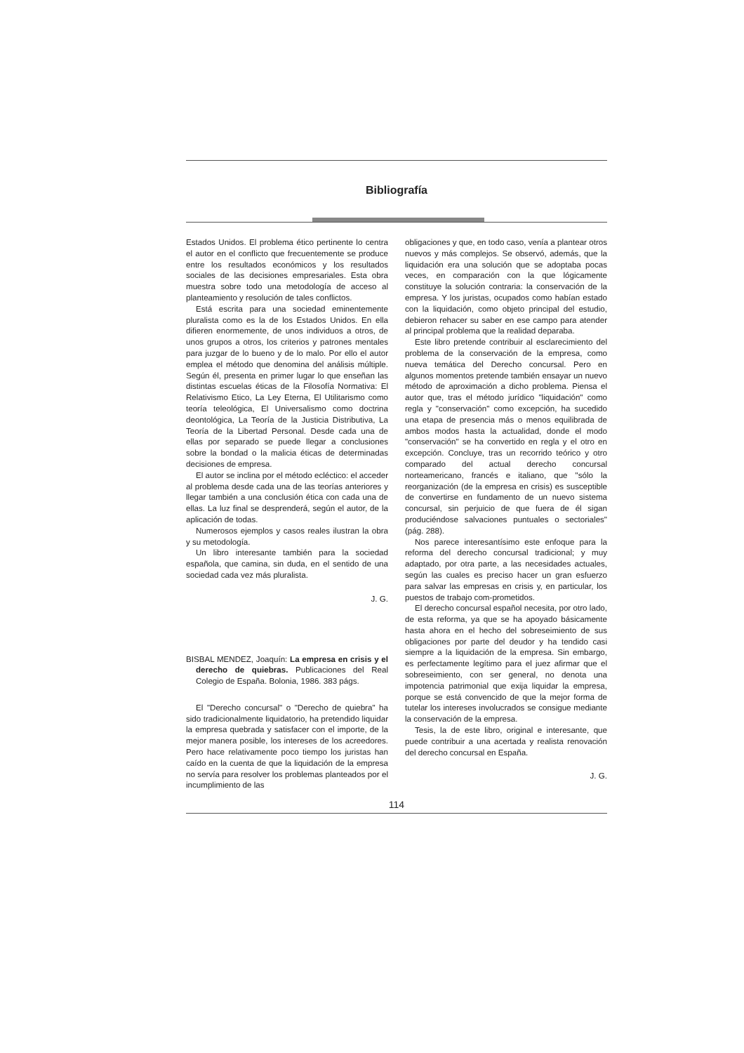Bibliografía
Estados Unidos. El problema ético pertinente lo centra el autor en el conflicto que frecuentemente se produce entre los resultados económicos y los resultados sociales de las decisiones empresariales. Esta obra muestra sobre todo una metodología de acceso al planteamiento y resolución de tales conflictos.
Está escrita para una sociedad eminentemente pluralista como es la de los Estados Unidos. En ella difieren enormemente, de unos individuos a otros, de unos grupos a otros, los criterios y patrones mentales para juzgar de lo bueno y de lo malo. Por ello el autor emplea el método que denomina del análisis múltiple. Según él, presenta en primer lugar lo que enseñan las distintas escuelas éticas de la Filosofía Normativa: El Relativismo Etico, La Ley Eterna, El Utilitarismo como teoría teleológica, El Universalismo como doctrina deontológica, La Teoría de la Justicia Distributiva, La Teoría de la Libertad Personal. Desde cada una de ellas por separado se puede llegar a conclusiones sobre la bondad o la malicia éticas de determinadas decisiones de empresa.
El autor se inclina por el método ecléctico: el acceder al problema desde cada una de las teorías anteriores y llegar también a una conclusión ética con cada una de ellas. La luz final se desprenderá, según el autor, de la aplicación de todas.
Numerosos ejemplos y casos reales ilustran la obra y su metodología.
Un libro interesante también para la sociedad española, que camina, sin duda, en el sentido de una sociedad cada vez más pluralista.
J. G.
BISBAL MENDEZ, Joaquín: La empresa en crisis y el derecho de quiebras. Publicaciones del Real Colegio de España. Bolonia, 1986. 383 págs.
El "Derecho concursal" o "Derecho de quiebra" ha sido tradicionalmente liquidatorio, ha pretendido liquidar la empresa quebrada y satisfacer con el importe, de la mejor manera posible, los intereses de los acreedores. Pero hace relativamente poco tiempo los juristas han caído en la cuenta de que la liquidación de la empresa no servía para resolver los problemas planteados por el incumplimiento de las
obligaciones y que, en todo caso, venía a plantear otros nuevos y más complejos. Se observó, además, que la liquidación era una solución que se adoptaba pocas veces, en comparación con la que lógicamente constituye la solución contraria: la conservación de la empresa. Y los juristas, ocupados como habían estado con la liquidación, como objeto principal del estudio, debieron rehacer su saber en ese campo para atender al principal problema que la realidad deparaba.
Este libro pretende contribuir al esclarecimiento del problema de la conservación de la empresa, como nueva temática del Derecho concursal. Pero en algunos momentos pretende también ensayar un nuevo método de aproximación a dicho problema. Piensa el autor que, tras el método jurídico "liquidación" como regla y "conservación" como excepción, ha sucedido una etapa de presencia más o menos equilibrada de ambos modos hasta la actualidad, donde el modo "conservación" se ha convertido en regla y el otro en excepción. Concluye, tras un recorrido teórico y otro comparado del actual derecho concursal norteamericano, francés e italiano, que "sólo la reorganización (de la empresa en crisis) es susceptible de convertirse en fundamento de un nuevo sistema concursal, sin perjuicio de que fuera de él sigan produciéndose salvaciones puntuales o sectoriales" (pág. 288).
Nos parece interesantísimo este enfoque para la reforma del derecho concursal tradicional; y muy adaptado, por otra parte, a las necesidades actuales, según las cuales es preciso hacer un gran esfuerzo para salvar las empresas en crisis y, en particular, los puestos de trabajo com-prometidos.
El derecho concursal español necesita, por otro lado, de esta reforma, ya que se ha apoyado básicamente hasta ahora en el hecho del sobreseimiento de sus obligaciones por parte del deudor y ha tendido casi siempre a la liquidación de la empresa. Sin embargo, es perfectamente legítimo para el juez afirmar que el sobreseimiento, con ser general, no denota una impotencia patrimonial que exija liquidar la empresa, porque se está convencido de que la mejor forma de tutelar los intereses involucrados se consigue mediante la conservación de la empresa.
Tesis, la de este libro, original e interesante, que puede contribuir a una acertada y realista renovación del derecho concursal en España.
J. G.
114